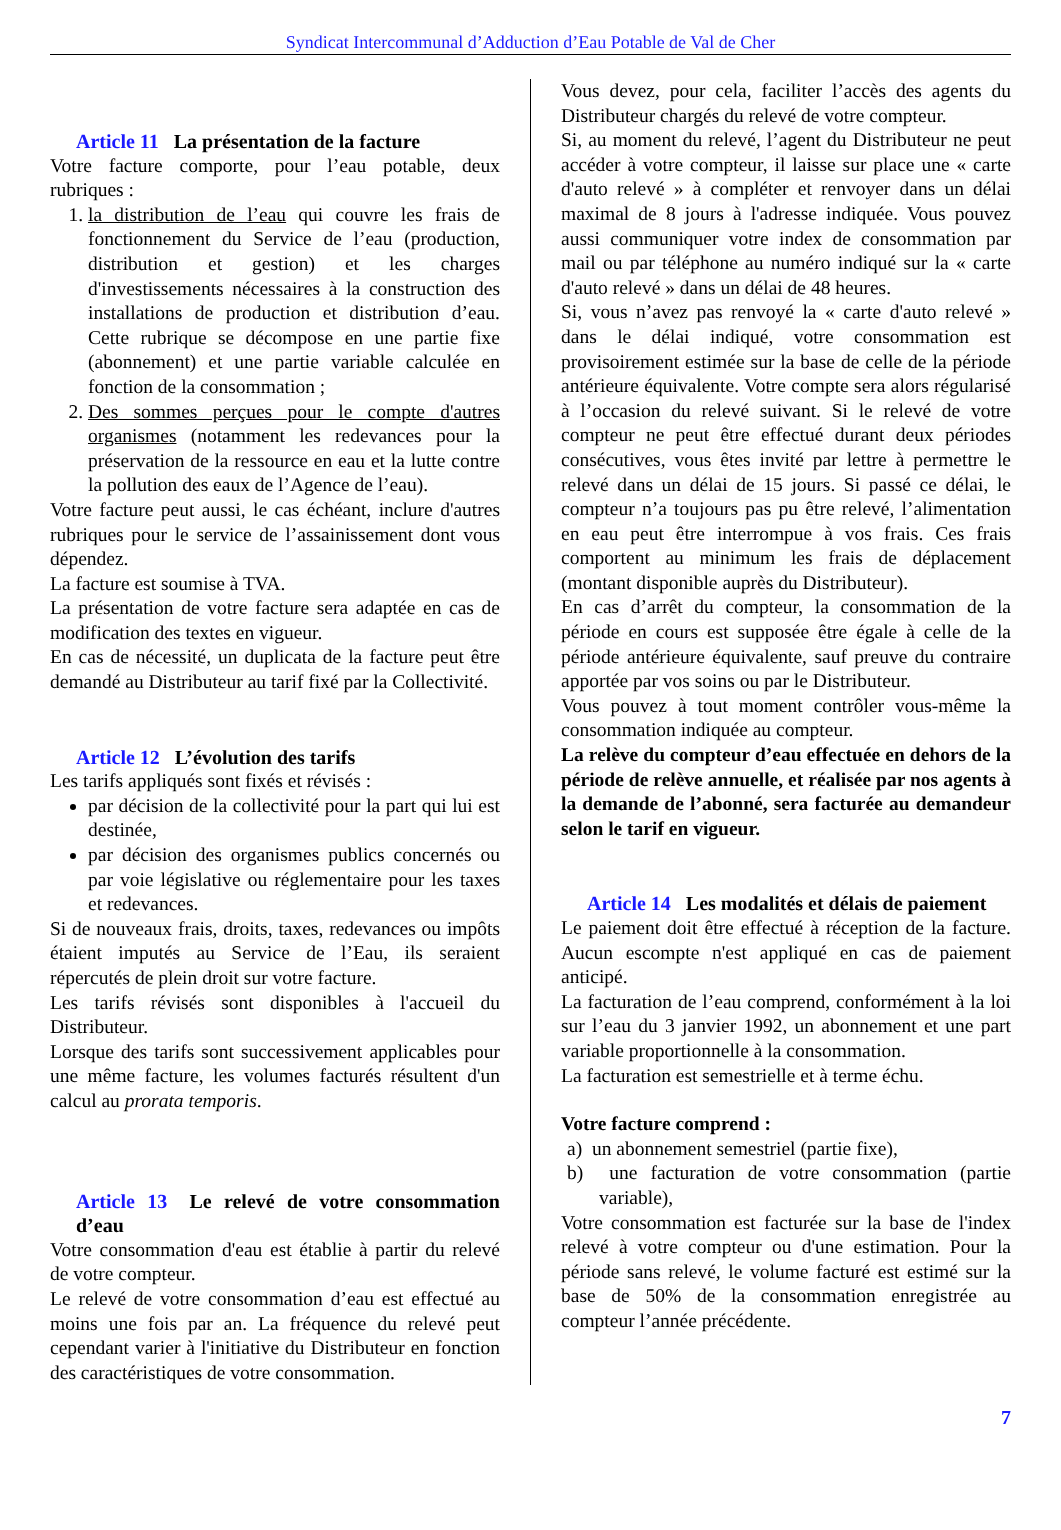Syndicat Intercommunal d’Adduction d’Eau Potable de Val de Cher
Article 11 La présentation de la facture
Votre facture comporte, pour l’eau potable, deux rubriques :
1. la distribution de l’eau qui couvre les frais de fonctionnement du Service de l’eau (production, distribution et gestion) et les charges d'investissements nécessaires à la construction des installations de production et distribution d’eau. Cette rubrique se décompose en une partie fixe (abonnement) et une partie variable calculée en fonction de la consommation ;
2. Des sommes perçues pour le compte d'autres organismes (notamment les redevances pour la préservation de la ressource en eau et la lutte contre la pollution des eaux de l’Agence de l’eau).
Votre facture peut aussi, le cas échéant, inclure d'autres rubriques pour le service de l’assainissement dont vous dépendez.
La facture est soumise à TVA.
La présentation de votre facture sera adaptée en cas de modification des textes en vigueur.
En cas de nécessité, un duplicata de la facture peut être demandé au Distributeur au tarif fixé par la Collectivité.
Article 12 L’évolution des tarifs
Les tarifs appliqués sont fixés et révisés :
par décision de la collectivité pour la part qui lui est destinée,
par décision des organismes publics concernés ou par voie législative ou réglementaire pour les taxes et redevances.
Si de nouveaux frais, droits, taxes, redevances ou impôts étaient imputés au Service de l’Eau, ils seraient répercutés de plein droit sur votre facture.
Les tarifs révisés sont disponibles à l'accueil du Distributeur.
Lorsque des tarifs sont successivement applicables pour une même facture, les volumes facturés résultent d'un calcul au prorata temporis.
Article 13 Le relevé de votre consommation d’eau
Votre consommation d'eau est établie à partir du relevé de votre compteur.
Le relevé de votre consommation d’eau est effectué au moins une fois par an. La fréquence du relevé peut cependant varier à l'initiative du Distributeur en fonction des caractéristiques de votre consommation.
Vous devez, pour cela, faciliter l’accès des agents du Distributeur chargés du relevé de votre compteur.
Si, au moment du relevé, l’agent du Distributeur ne peut accéder à votre compteur, il laisse sur place une « carte d'auto relevé » à compléter et renvoyer dans un délai maximal de 8 jours à l'adresse indiquée. Vous pouvez aussi communiquer votre index de consommation par mail ou par téléphone au numéro indiqué sur la « carte d'auto relevé » dans un délai de 48 heures.
Si, vous n’avez pas renvoyé la « carte d'auto relevé » dans le délai indiqué, votre consommation est provisoirement estimée sur la base de celle de la période antérieure équivalente. Votre compte sera alors régularisé à l’occasion du relevé suivant. Si le relevé de votre compteur ne peut être effectué durant deux périodes consécutives, vous êtes invité par lettre à permettre le relevé dans un délai de 15 jours. Si passé ce délai, le compteur n’a toujours pas pu être relevé, l’alimentation en eau peut être interrompue à vos frais. Ces frais comportent au minimum les frais de déplacement (montant disponible auprès du Distributeur).
En cas d’arrêt du compteur, la consommation de la période en cours est supposée être égale à celle de la période antérieure équivalente, sauf preuve du contraire apportée par vos soins ou par le Distributeur.
Vous pouvez à tout moment contrôler vous-même la consommation indiquée au compteur.
La relève du compteur d’eau effectuée en dehors de la période de relève annuelle, et réalisée par nos agents à la demande de l’abonné, sera facturée au demandeur selon le tarif en vigueur.
Article 14 Les modalités et délais de paiement
Le paiement doit être effectué à réception de la facture. Aucun escompte n'est appliqué en cas de paiement anticipé.
La facturation de l’eau comprend, conformément à la loi sur l’eau du 3 janvier 1992, un abonnement et une part variable proportionnelle à la consommation.
La facturation est semestrielle et à terme échu.
Votre facture comprend :
a) un abonnement semestriel (partie fixe),
b) une facturation de votre consommation (partie variable),
Votre consommation est facturée sur la base de l'index relevé à votre compteur ou d'une estimation. Pour la période sans relevé, le volume facturé est estimé sur la base de 50% de la consommation enregistrée au compteur l’année précédente.
7